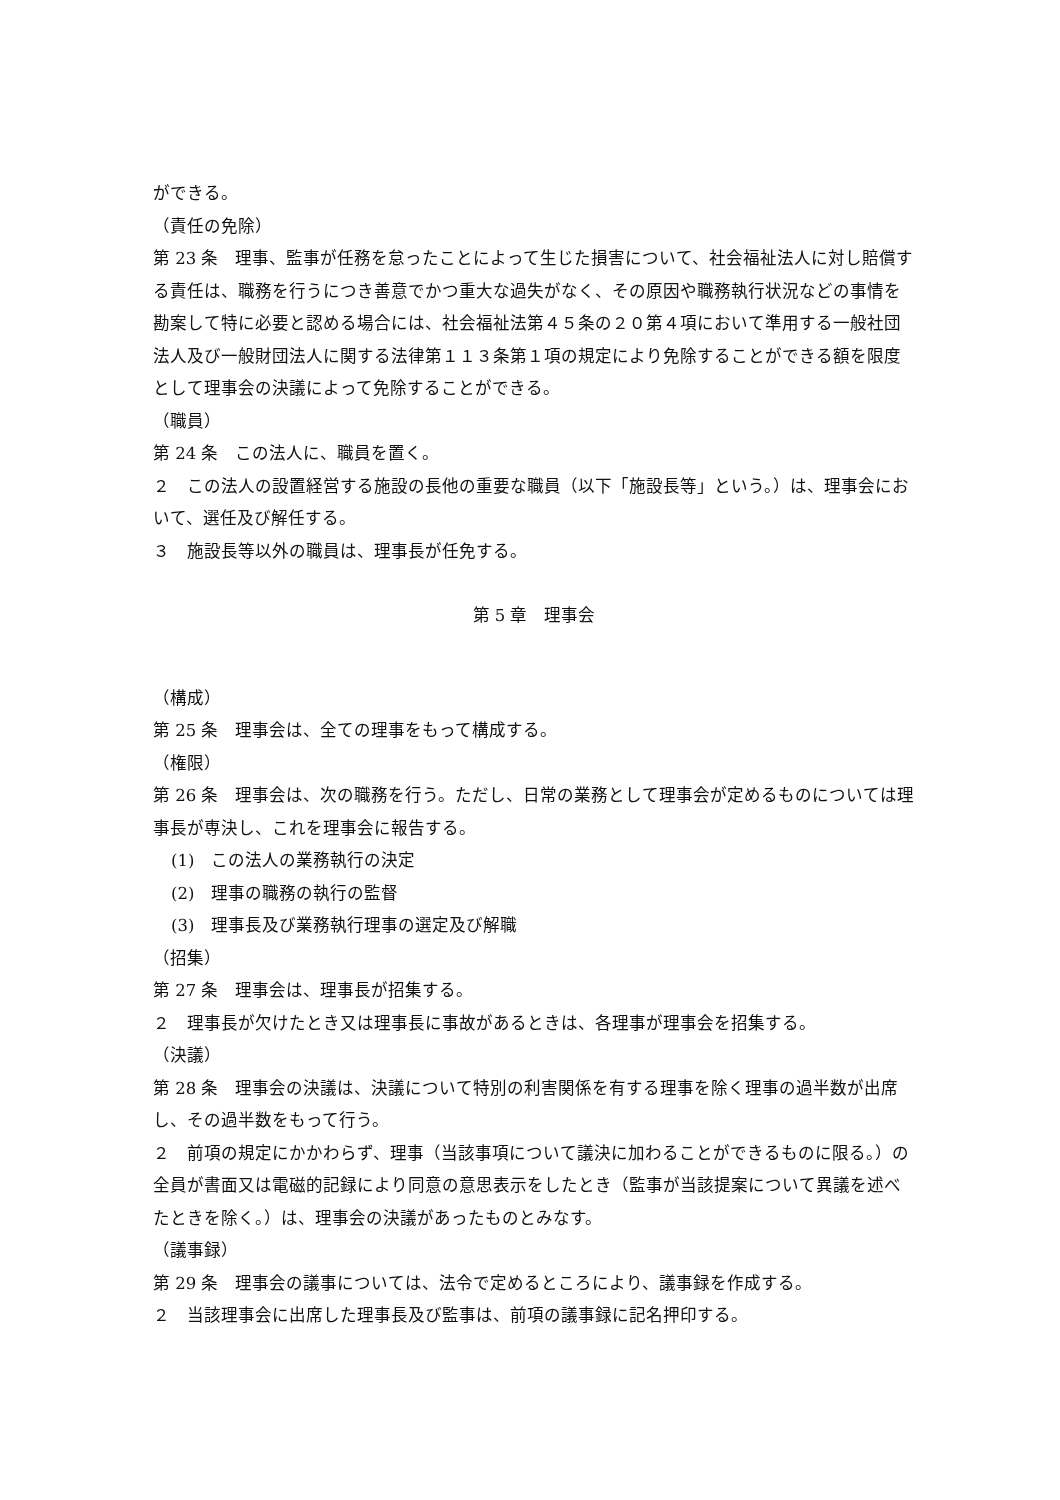ができる。
（責任の免除）
第 23 条　理事、監事が任務を怠ったことによって生じた損害について、社会福祉法人に対し賠償する責任は、職務を行うにつき善意でかつ重大な過失がなく、その原因や職務執行状況などの事情を勘案して特に必要と認める場合には、社会福祉法第４５条の２０第４項において準用する一般社団法人及び一般財団法人に関する法律第１１３条第１項の規定により免除することができる額を限度として理事会の決議によって免除することができる。
（職員）
第 24 条　この法人に、職員を置く。
２　この法人の設置経営する施設の長他の重要な職員（以下「施設長等」という。）は、理事会において、選任及び解任する。
３　施設長等以外の職員は、理事長が任免する。
第 5 章　理事会
（構成）
第 25 条　理事会は、全ての理事をもって構成する。
（権限）
第 26 条　理事会は、次の職務を行う。ただし、日常の業務として理事会が定めるものについては理事長が専決し、これを理事会に報告する。
(1)　この法人の業務執行の決定
(2)　理事の職務の執行の監督
(3)　理事長及び業務執行理事の選定及び解職
（招集）
第 27 条　理事会は、理事長が招集する。
２　理事長が欠けたとき又は理事長に事故があるときは、各理事が理事会を招集する。
（決議）
第 28 条　理事会の決議は、決議について特別の利害関係を有する理事を除く理事の過半数が出席し、その過半数をもって行う。
２　前項の規定にかかわらず、理事（当該事項について議決に加わることができるものに限る。）の全員が書面又は電磁的記録により同意の意思表示をしたとき（監事が当該提案について異議を述べたときを除く。）は、理事会の決議があったものとみなす。
（議事録）
第 29 条　理事会の議事については、法令で定めるところにより、議事録を作成する。
２　当該理事会に出席した理事長及び監事は、前項の議事録に記名押印する。